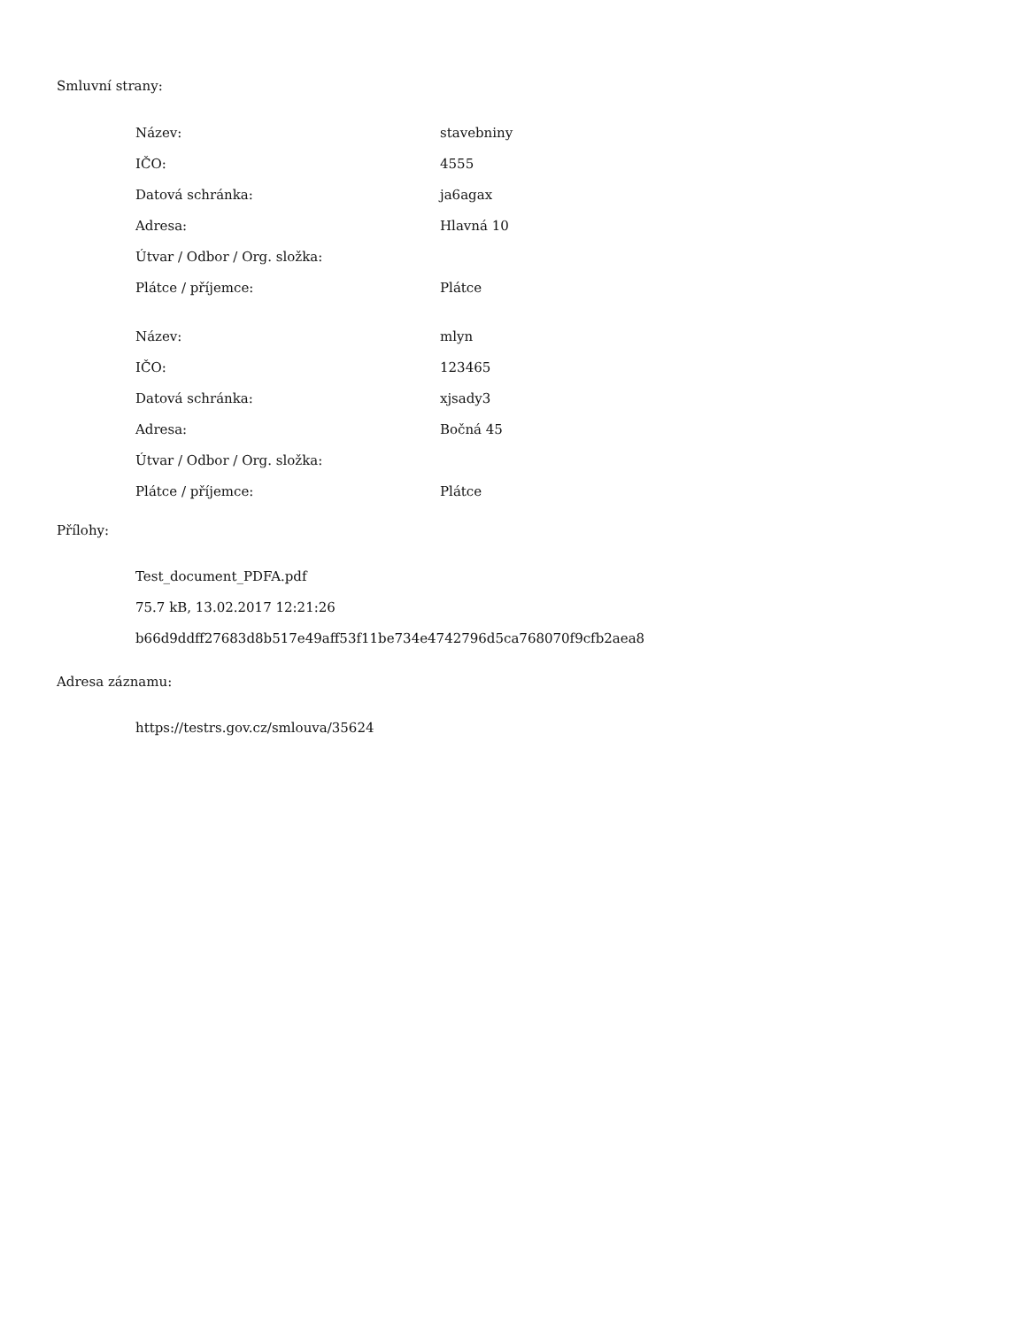Smluvní strany:
| Název: | stavebniny |
| IČO: | 4555 |
| Datová schránka: | ja6agax |
| Adresa: | Hlavná 10 |
| Útvar / Odbor / Org. složka: | |
| Plátce / příjemce: | Plátce |
| Název: | mlyn |
| IČO: | 123465 |
| Datová schránka: | xjsady3 |
| Adresa: | Bočná 45 |
| Útvar / Odbor / Org. složka: | |
| Plátce / příjemce: | Plátce |
Přílohy:
Test_document_PDFA.pdf
75.7 kB, 13.02.2017 12:21:26
b66d9ddff27683d8b517e49aff53f11be734e4742796d5ca768070f9cfb2aea8
Adresa záznamu:
https://testrs.gov.cz/smlouva/35624